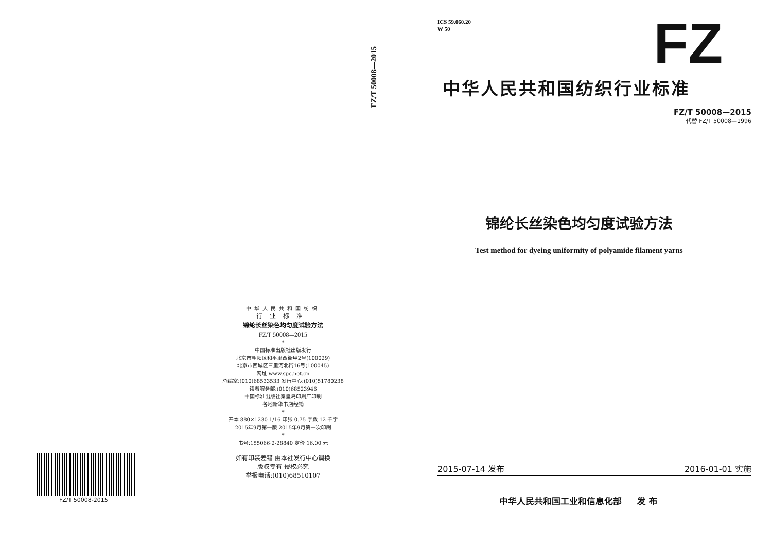FZ/T 50008—2015
中华人民共和国纺织
行业标准
锦纶长丝染色均匀度试验方法
FZ/T 50008—2015
*
中国标准出版社出版发行
北京市朝阳区和平里西街甲2号(100029)
北京市西城区三里河北街16号(100045)
网址 www.spc.net.cn
总编室:(010)68533533 发行中心:(010)51780238
读者服务部:(010)68523946
中国标准出版社秦皇岛印刷厂印刷
各地新华书店经销
*
开本 880×1230 1/16 印张 0.75 字数 12 千字
2015年9月第一版 2015年9月第一次印刷
*
书号:155066·2-28840 定价 16.00 元
如有印装差错 由本社发行中心调换
版权专有 侵权必究
举报电话:(010)68510107
FZ/T 50008-2015
ICS 59.060.20
W 50
FZ
中华人民共和国纺织行业标准
FZ/T 50008—2015
代替 FZ/T 50008—1996
锦纶长丝染色均匀度试验方法
Test method for dyeing uniformity of polyamide filament yarns
2015-07-14 发布 2016-01-01 实施
中华人民共和国工业和信息化部 发 布